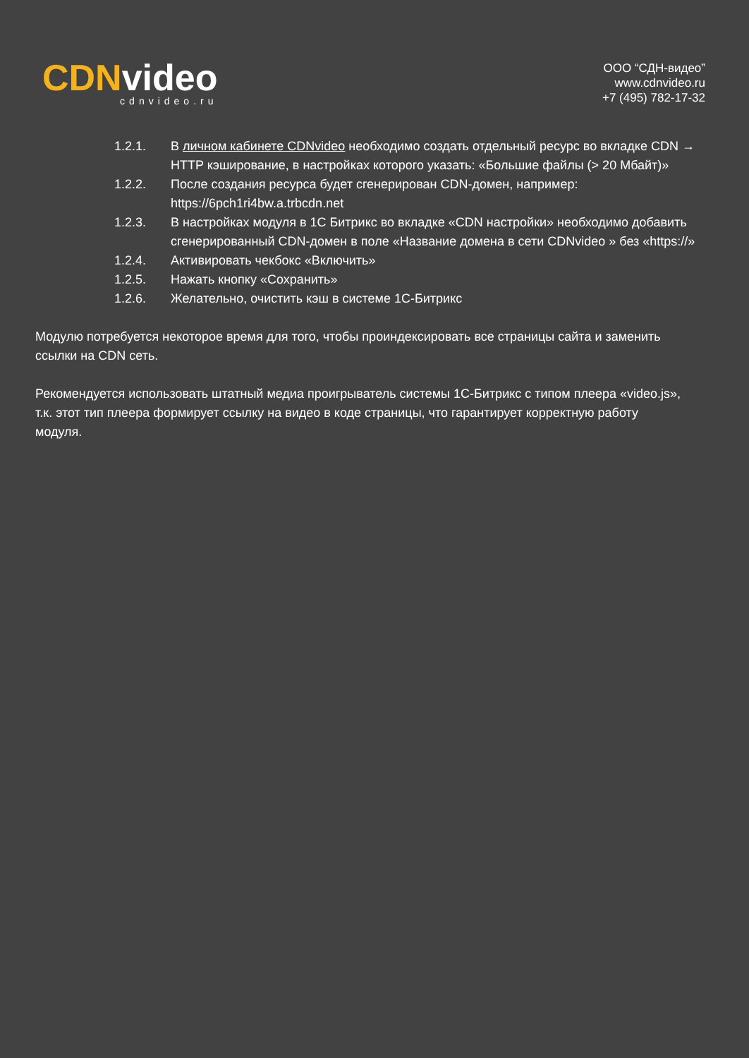CDNvideo
cdnvideo.ru
ООО “СДН-видео”
www.cdnvideo.ru
+7 (495) 782-17-32
1.2.1. В личном кабинете CDNvideo необходимо создать отдельный ресурс во вкладке CDN → HTTP кэширование, в настройках которого указать: «Большие файлы (> 20 Мбайт)»
1.2.2. После создания ресурса будет сгенерирован CDN-домен, например: https://6pch1ri4bw.a.trbcdn.net
1.2.3. В настройках модуля в 1С Битрикс во вкладке «CDN настройки» необходимо добавить сгенерированный CDN-домен в поле «Название домена в сети CDNvideo » без «https://»
1.2.4. Активировать чекбокс «Включить»
1.2.5. Нажать кнопку «Сохранить»
1.2.6. Желательно, очистить кэш в системе 1С-Битрикс
Модулю потребуется некоторое время для того, чтобы проиндексировать все страницы сайта и заменить ссылки на CDN сеть.
Рекомендуется использовать штатный медиа проигрыватель системы 1С-Битрикс с типом плеера «video.js», т.к. этот тип плеера формирует ссылку на видео в коде страницы, что гарантирует корректную работу модуля.